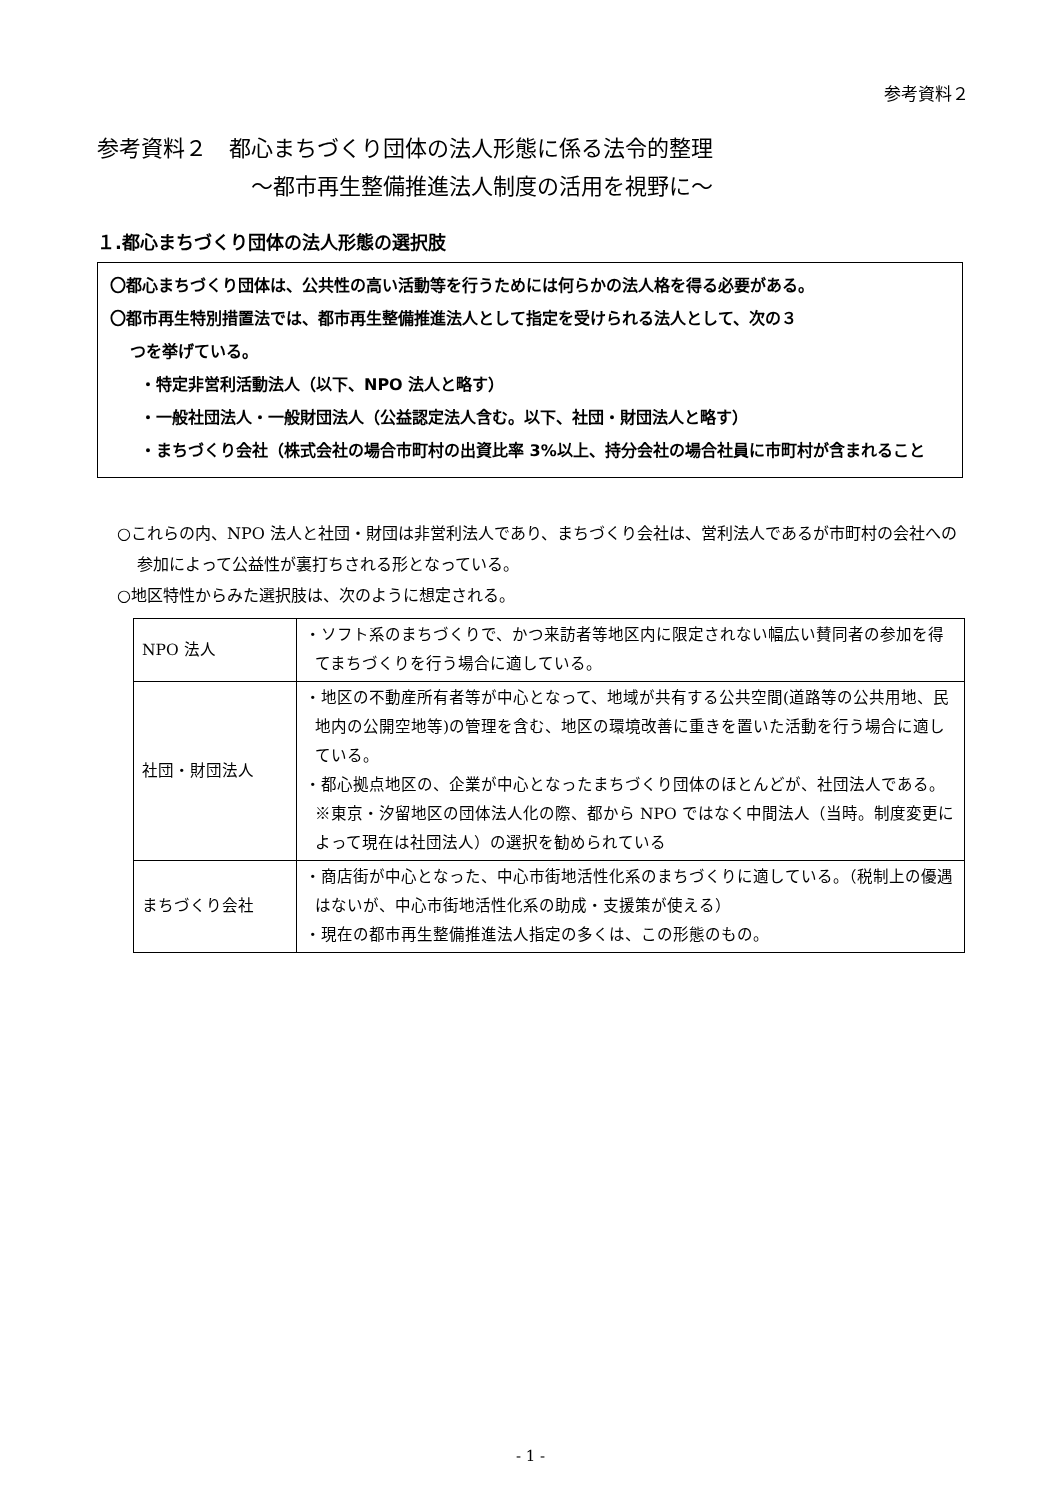参考資料２
参考資料２　都心まちづくり団体の法人形態に係る法令的整理
～都市再生整備推進法人制度の活用を視野に～
１.都心まちづくり団体の法人形態の選択肢
〇都心まちづくり団体は、公共性の高い活動等を行うためには何らかの法人格を得る必要がある。
〇都市再生特別措置法では、都市再生整備推進法人として指定を受けられる法人として、次の３
つを挙げている。
・特定非営利活動法人（以下、NPO 法人と略す）
・一般社団法人・一般財団法人（公益認定法人含む。以下、社団・財団法人と略す）
・まちづくり会社（株式会社の場合市町村の出資比率 3%以上、持分会社の場合社員に市町村が含まれること
○これらの内、NPO 法人と社団・財団は非営利法人であり、まちづくり会社は、営利法人であるが市町村の会社への参加によって公益性が裏打ちされる形となっている。
○地区特性からみた選択肢は、次のように想定される。
| NPO 法人 | ・ソフト系のまちづくりで、かつ来訪者等地区内に限定されない幅広い賛同者の参加を得てまちづくりを行う場合に適している。 |
| 社団・財団法人 | ・地区の不動産所有者等が中心となって、地域が共有する公共空間(道路等の公共用地、民地内の公開空地等)の管理を含む、地区の環境改善に重きを置いた活動を行う場合に適している。 ・都心拠点地区の、企業が中心となったまちづくり団体のほとんどが、社団法人である。※東京・汐留地区の団体法人化の際、都から NPO ではなく中間法人（当時。制度変更によって現在は社団法人）の選択を勧められている |
| まちづくり会社 | ・商店街が中心となった、中心市街地活性化系のまちづくりに適している。（税制上の優遇はないが、中心市街地活性化系の助成・支援策が使える） ・現在の都市再生整備推進法人指定の多くは、この形態のもの。 |
- 1 -